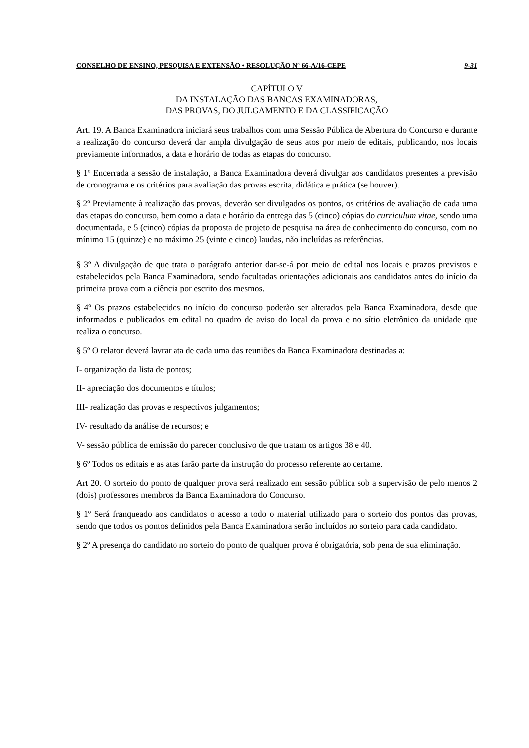CONSELHO DE ENSINO, PESQUISA E EXTENSÃO • RESOLUÇÃO Nº 66-A/16-CEPE 9-31
CAPÍTULO V
DA INSTALAÇÃO DAS BANCAS EXAMINADORAS,
DAS PROVAS, DO JULGAMENTO E DA CLASSIFICAÇÃO
Art. 19. A Banca Examinadora iniciará seus trabalhos com uma Sessão Pública de Abertura do Concurso e durante a realização do concurso deverá dar ampla divulgação de seus atos por meio de editais, publicando, nos locais previamente informados, a data e horário de todas as etapas do concurso.
§ 1º Encerrada a sessão de instalação, a Banca Examinadora deverá divulgar aos candidatos presentes a previsão de cronograma e os critérios para avaliação das provas escrita, didática e prática (se houver).
§ 2º Previamente à realização das provas, deverão ser divulgados os pontos, os critérios de avaliação de cada uma das etapas do concurso, bem como a data e horário da entrega das 5 (cinco) cópias do curriculum vitae, sendo uma documentada, e 5 (cinco) cópias da proposta de projeto de pesquisa na área de conhecimento do concurso, com no mínimo 15 (quinze) e no máximo 25 (vinte e cinco) laudas, não incluídas as referências.
§ 3º A divulgação de que trata o parágrafo anterior dar-se-á por meio de edital nos locais e prazos previstos e estabelecidos pela Banca Examinadora, sendo facultadas orientações adicionais aos candidatos antes do início da primeira prova com a ciência por escrito dos mesmos.
§ 4º Os prazos estabelecidos no início do concurso poderão ser alterados pela Banca Examinadora, desde que informados e publicados em edital no quadro de aviso do local da prova e no sítio eletrônico da unidade que realiza o concurso.
§ 5º O relator deverá lavrar ata de cada uma das reuniões da Banca Examinadora destinadas a:
I- organização da lista de pontos;
II- apreciação dos documentos e títulos;
III- realização das provas e respectivos julgamentos;
IV- resultado da análise de recursos; e
V- sessão pública de emissão do parecer conclusivo de que tratam os artigos 38 e 40.
§ 6º Todos os editais e as atas farão parte da instrução do processo referente ao certame.
Art 20. O sorteio do ponto de qualquer prova será realizado em sessão pública sob a supervisão de pelo menos 2 (dois) professores membros da Banca Examinadora do Concurso.
§ 1º Será franqueado aos candidatos o acesso a todo o material utilizado para o sorteio dos pontos das provas, sendo que todos os pontos definidos pela Banca Examinadora serão incluídos no sorteio para cada candidato.
§ 2º A presença do candidato no sorteio do ponto de qualquer prova é obrigatória, sob pena de sua eliminação.